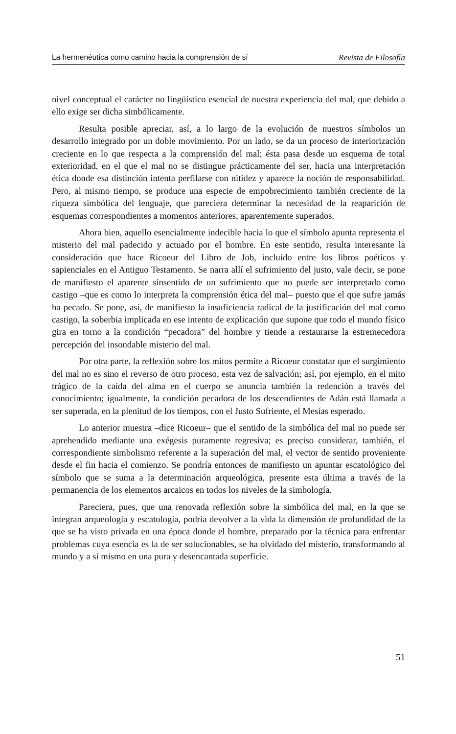La hermenéutica como camino hacia la comprensión de sí Revista de Filosofía
nivel conceptual el carácter no lingüístico esencial de nuestra experiencia del mal, que debido a ello exige ser dicha simbólicamente.
Resulta posible apreciar, así, a lo largo de la evolución de nuestros símbolos un desarrollo integrado por un doble movimiento. Por un lado, se da un proceso de interiorización creciente en lo que respecta a la comprensión del mal; ésta pasa desde un esquema de total exterioridad, en el que el mal no se distingue prácticamente del ser, hacia una interpretación ética donde esa distinción intenta perfilarse con nitidez y aparece la noción de responsabilidad. Pero, al mismo tiempo, se produce una especie de empobrecimiento también creciente de la riqueza simbólica del lenguaje, que pareciera determinar la necesidad de la reaparición de esquemas correspondientes a momentos anteriores, aparentemente superados.
Ahora bien, aquello esencialmente indecible hacia lo que el símbolo apunta representa el misterio del mal padecido y actuado por el hombre. En este sentido, resulta interesante la consideración que hace Ricoeur del Libro de Job, incluido entre los libros poéticos y sapienciales en el Antiguo Testamento. Se narra allí el sufrimiento del justo, vale decir, se pone de manifiesto el aparente sinsentido de un sufrimiento que no puede ser interpretado como castigo –que es como lo interpreta la comprensión ética del mal– puesto que el que sufre jamás ha pecado. Se pone, así, de manifiesto la insuficiencia radical de la justificación del mal como castigo, la soberbia implicada en ese intento de explicación que supone que todo el mundo físico gira en torno a la condición “pecadora” del hombre y tiende a restaurarse la estremecedora percepción del insondable misterio del mal.
Por otra parte, la reflexión sobre los mitos permite a Ricoeur constatar que el surgimiento del mal no es sino el reverso de otro proceso, esta vez de salvación; así, por ejemplo, en el mito trágico de la caída del alma en el cuerpo se anuncia también la redención a través del conocimiento; igualmente, la condición pecadora de los descendientes de Adán está llamada a ser superada, en la plenitud de los tiempos, con el Justo Sufriente, el Mesías esperado.
Lo anterior muestra –dice Ricoeur– que el sentido de la simbólica del mal no puede ser aprehendido mediante una exégesis puramente regresiva; es preciso considerar, también, el correspondiente simbolismo referente a la superación del mal, el vector de sentido proveniente desde el fin hacia el comienzo. Se pondría entonces de manifiesto un apuntar escatológico del símbolo que se suma a la determinación arqueológica, presente esta última a través de la permanencia de los elementos arcaicos en todos los niveles de la simbología.
Pareciera, pues, que una renovada reflexión sobre la simbólica del mal, en la que se integran arqueología y escatología, podría devolver a la vida la dimensión de profundidad de la que se ha visto privada en una época donde el hombre, preparado por la técnica para enfrentar problemas cuya esencia es la de ser solucionables, se ha olvidado del misterio, transformando al mundo y a sí mismo en una pura y desencantada superficie.
51